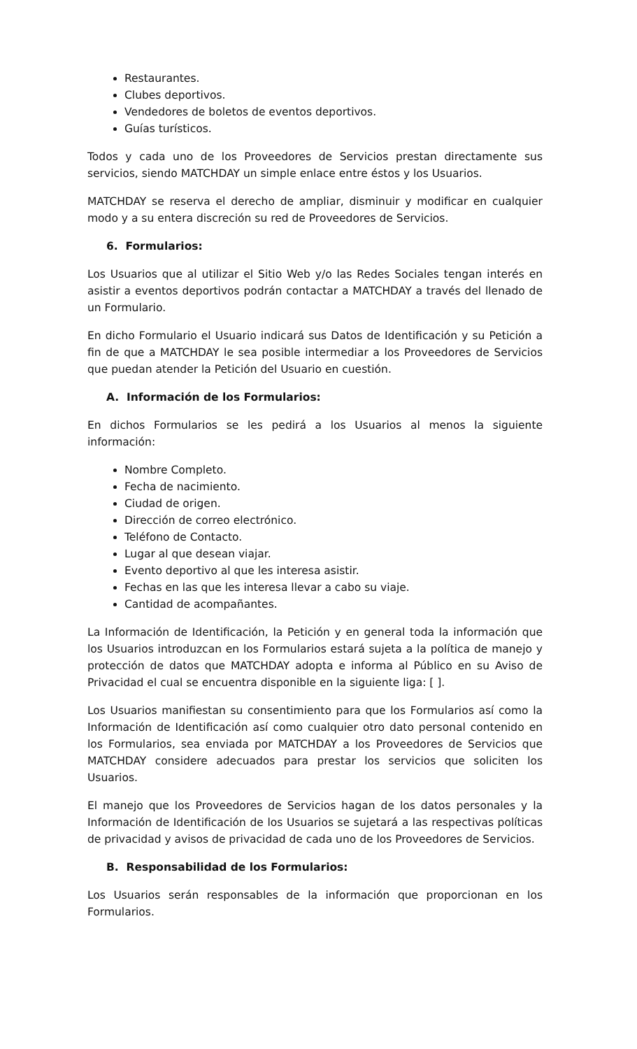Restaurantes.
Clubes deportivos.
Vendedores de boletos de eventos deportivos.
Guías turísticos.
Todos y cada uno de los Proveedores de Servicios prestan directamente sus servicios, siendo MATCHDAY un simple enlace entre éstos y los Usuarios.
MATCHDAY se reserva el derecho de ampliar, disminuir y modificar en cualquier modo y a su entera discreción su red de Proveedores de Servicios.
6. Formularios:
Los Usuarios que al utilizar el Sitio Web y/o las Redes Sociales tengan interés en asistir a eventos deportivos podrán contactar a MATCHDAY a través del llenado de un Formulario.
En dicho Formulario el Usuario indicará sus Datos de Identificación y su Petición a fin de que a MATCHDAY le sea posible intermediar a los Proveedores de Servicios que puedan atender la Petición del Usuario en cuestión.
A. Información de los Formularios:
En dichos Formularios se les pedirá a los Usuarios al menos la siguiente información:
Nombre Completo.
Fecha de nacimiento.
Ciudad de origen.
Dirección de correo electrónico.
Teléfono de Contacto.
Lugar al que desean viajar.
Evento deportivo al que les interesa asistir.
Fechas en las que les interesa llevar a cabo su viaje.
Cantidad de acompañantes.
La Información de Identificación, la Petición y en general toda la información que los Usuarios introduzcan en los Formularios estará sujeta a la política de manejo y protección de datos que MATCHDAY adopta e informa al Público en su Aviso de Privacidad el cual se encuentra disponible en la siguiente liga: [ ].
Los Usuarios manifiestan su consentimiento para que los Formularios así como la Información de Identificación así como cualquier otro dato personal contenido en los Formularios, sea enviada por MATCHDAY a los Proveedores de Servicios que MATCHDAY considere adecuados para prestar los servicios que soliciten los Usuarios.
El manejo que los Proveedores de Servicios hagan de los datos personales y la Información de Identificación de los Usuarios se sujetará a las respectivas políticas de privacidad y avisos de privacidad de cada uno de los Proveedores de Servicios.
B. Responsabilidad de los Formularios:
Los Usuarios serán responsables de la información que proporcionan en los Formularios.